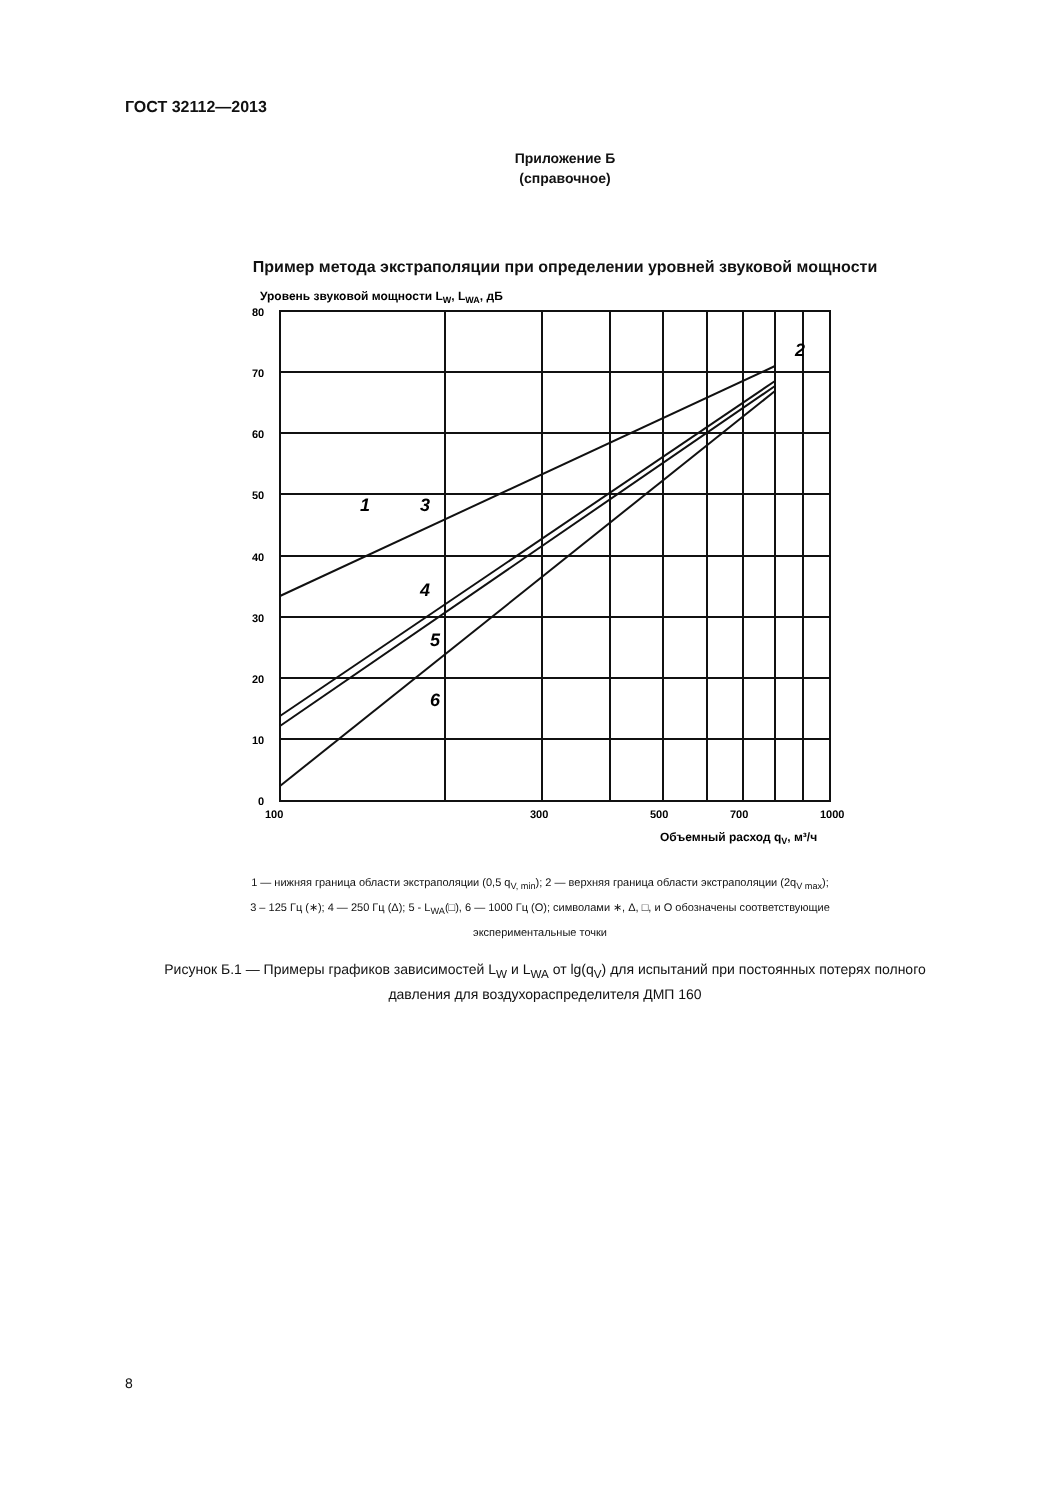ГОСТ 32112—2013
Приложение Б
(справочное)
Пример метода экстраполяции при определении уровней звуковой мощности
Уровень звуковой мощности LW, LWA, дБ
80
70
60
50
40
30
20
10
0
100
300
500
700
1000
Объемный расход qV, м³/ч
1
2
3
4
5
6
1 — нижняя граница области экстраполяции (0,5 q<sub>V, min</sub>); 2 — верхняя граница области экстраполяции (2q<sub>V max</sub>);
3 – 125 Гц (∗); 4 — 250 Гц (Δ); 5 - L<sub>WA</sub>(□), 6 — 1000 Гц (О); символами ∗, Δ, □, и О обозначены соответствующие
экспериментальные точки
Рисунок Б.1 — Примеры графиков зависимостей L<sub>W</sub> и L<sub>WA</sub> от lg(q<sub>V</sub>) для испытаний при постоянных потерях полного давления для воздухораспределителя ДМП 160
8